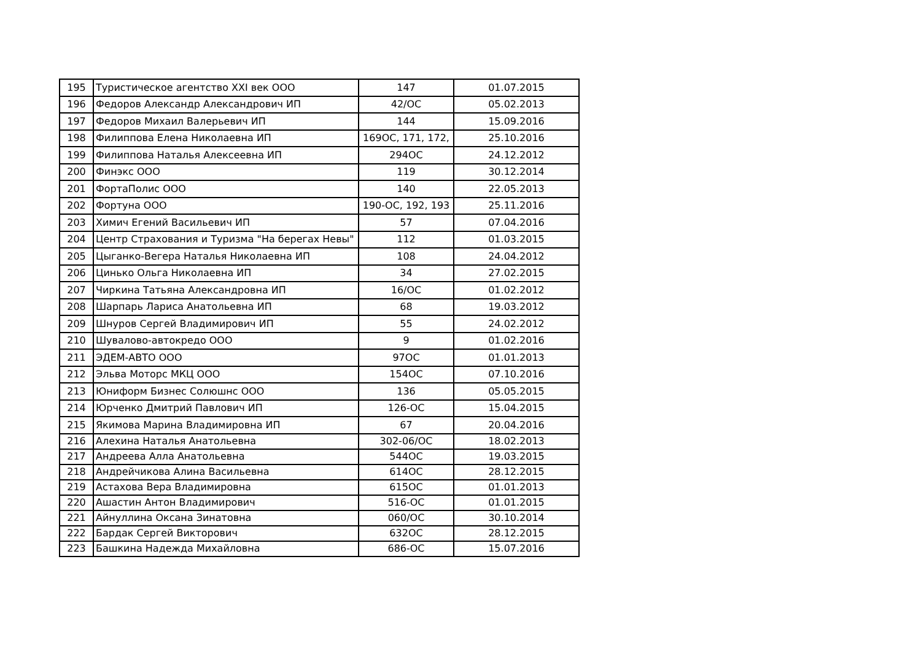| 195 | Туристическое агентство XXI век ООО | 147 | 01.07.2015 |
| 196 | Федоров Александр Александрович ИП | 42/ОС | 05.02.2013 |
| 197 | Федоров Михаил Валерьевич ИП | 144 | 15.09.2016 |
| 198 | Филиппова Елена Николаевна ИП | 169ОС, 171, 172, | 25.10.2016 |
| 199 | Филиппова Наталья Алексеевна ИП | 294ОС | 24.12.2012 |
| 200 | Финэкс ООО | 119 | 30.12.2014 |
| 201 | ФортаПолис ООО | 140 | 22.05.2013 |
| 202 | Фортуна ООО | 190-ОС, 192, 193 | 25.11.2016 |
| 203 | Химич Егений Васильевич ИП | 57 | 07.04.2016 |
| 204 | Центр Страхования и Туризма "На берегах Невы" | 112 | 01.03.2015 |
| 205 | Цыганко-Вегера Наталья Николаевна ИП | 108 | 24.04.2012 |
| 206 | Цинько Ольга Николаевна ИП | 34 | 27.02.2015 |
| 207 | Чиркина Татьяна Александровна ИП | 16/ОС | 01.02.2012 |
| 208 | Шарпарь Лариса Анатольевна ИП | 68 | 19.03.2012 |
| 209 | Шнуров Сергей Владимирович ИП | 55 | 24.02.2012 |
| 210 | Шувалово-автокредо ООО | 9 | 01.02.2016 |
| 211 | ЭДЕМ-АВТО ООО | 97ОС | 01.01.2013 |
| 212 | Эльва Моторс МКЦ ООО | 154ОС | 07.10.2016 |
| 213 | Юниформ Бизнес Солюшнс ООО | 136 | 05.05.2015 |
| 214 | Юрченко Дмитрий Павлович ИП | 126-ОС | 15.04.2015 |
| 215 | Якимова Марина Владимировна ИП | 67 | 20.04.2016 |
| 216 | Алехина Наталья Анатольевна | 302-06/ОС | 18.02.2013 |
| 217 | Андреева Алла Анатольевна | 544ОС | 19.03.2015 |
| 218 | Андрейчикова Алина Васильевна | 614ОС | 28.12.2015 |
| 219 | Астахова Вера Владимировна | 615ОС | 01.01.2013 |
| 220 | Ашастин Антон Владимирович | 516-ОС | 01.01.2015 |
| 221 | Айнуллина Оксана Зинатовна | 060/ОС | 30.10.2014 |
| 222 | Бардак Сергей Викторович | 632ОС | 28.12.2015 |
| 223 | Башкина Надежда Михайловна | 686-ОС | 15.07.2016 |